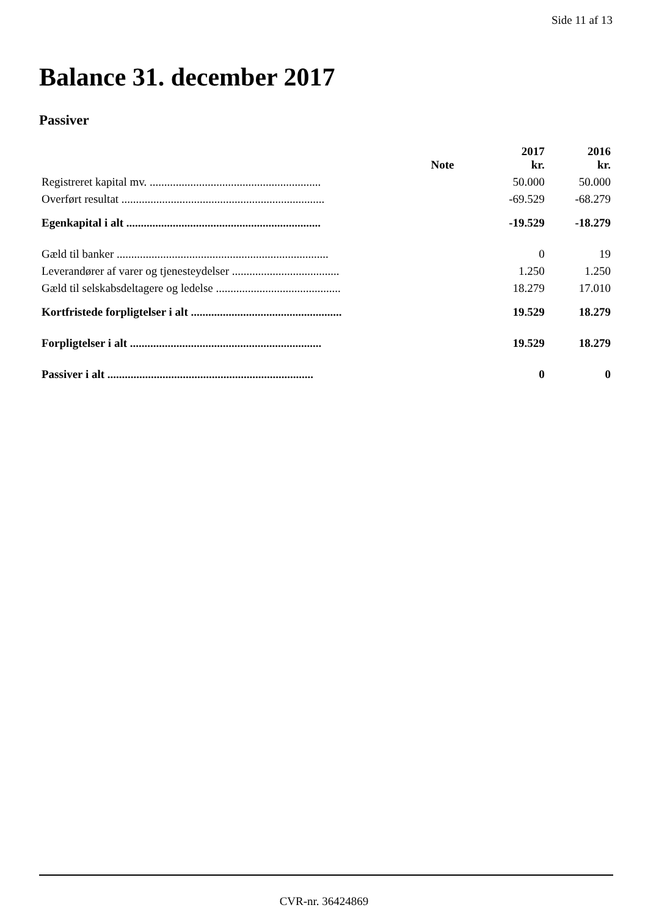Side 11 af 13
Balance 31. december 2017
Passiver
| | Note | 2017 kr. | 2016 kr. |
| --- | --- | --- | --- |
| Registreret kapital mv. ........................................................... | | 50.000 | 50.000 |
| Overført resultat ...................................................................... | | -69.529 | -68.279 |
| Egenkapital i alt ................................................................... | | -19.529 | -18.279 |
| Gæld til banker ......................................................................... | | 0 | 19 |
| Leverandører af varer og tjenesteydelser ..................................... | | 1.250 | 1.250 |
| Gæld til selskabsdeltagere og ledelse ........................................... | | 18.279 | 17.010 |
| Kortfristede forpligtelser i alt .................................................... | | 19.529 | 18.279 |
| Forpligtelser i alt .................................................................. | | 19.529 | 18.279 |
| Passiver i alt ....................................................................... | | 0 | 0 |
CVR-nr. 36424869